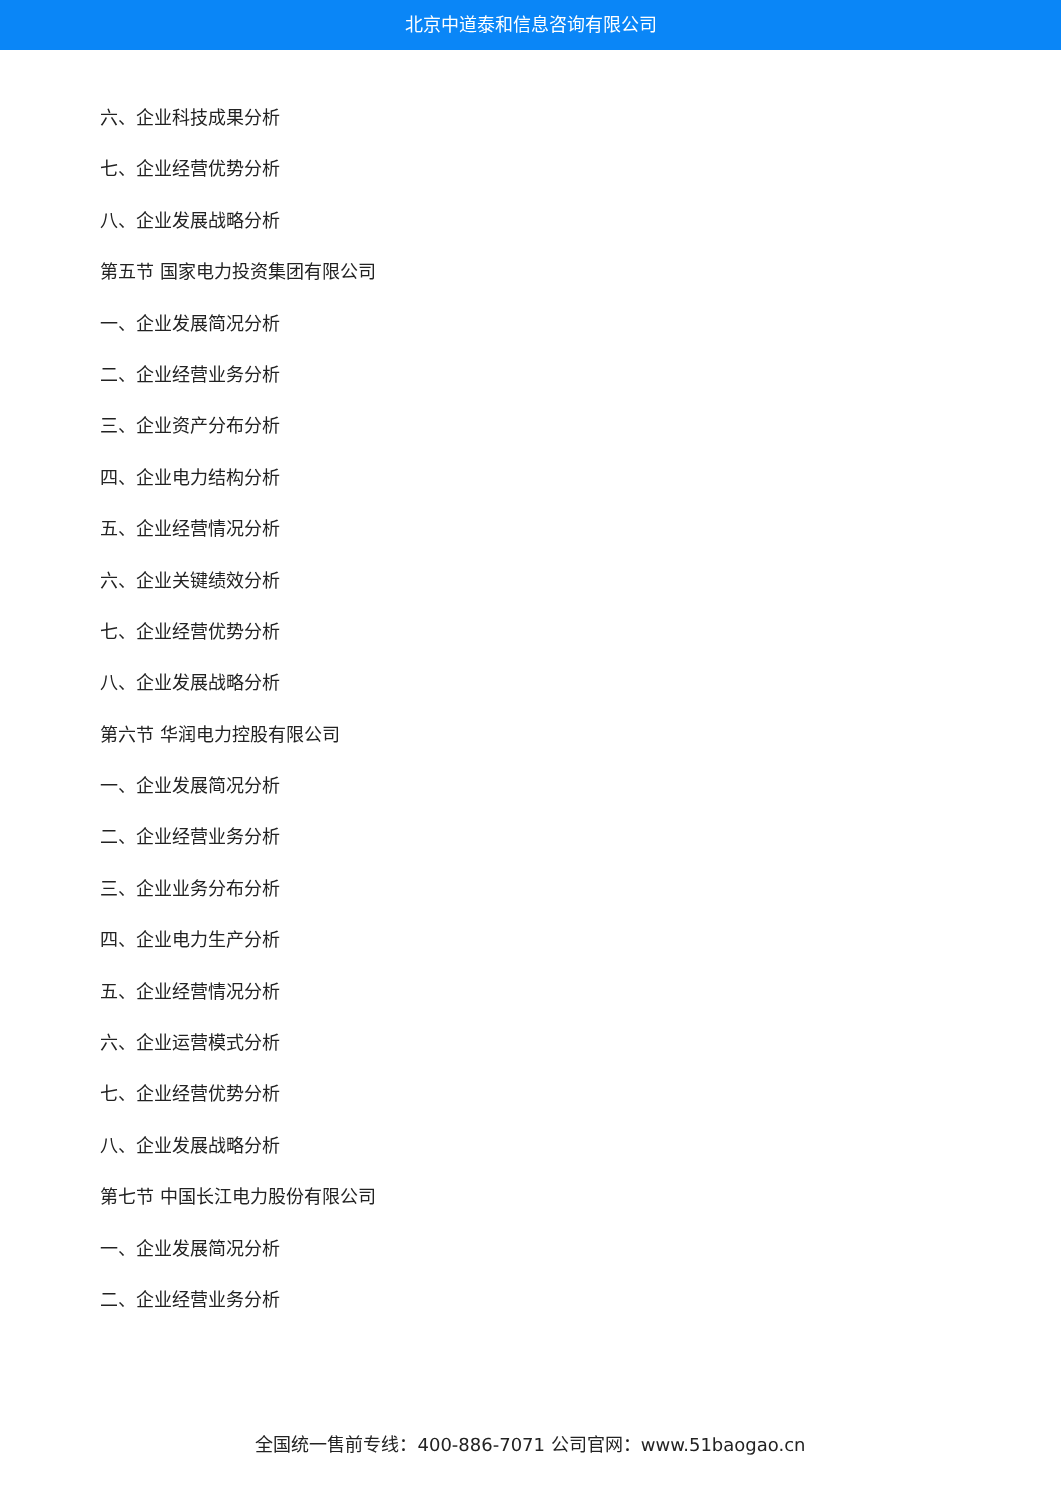北京中道泰和信息咨询有限公司
六、企业科技成果分析
七、企业经营优势分析
八、企业发展战略分析
第五节 国家电力投资集团有限公司
一、企业发展简况分析
二、企业经营业务分析
三、企业资产分布分析
四、企业电力结构分析
五、企业经营情况分析
六、企业关键绩效分析
七、企业经营优势分析
八、企业发展战略分析
第六节 华润电力控股有限公司
一、企业发展简况分析
二、企业经营业务分析
三、企业业务分布分析
四、企业电力生产分析
五、企业经营情况分析
六、企业运营模式分析
七、企业经营优势分析
八、企业发展战略分析
第七节 中国长江电力股份有限公司
一、企业发展简况分析
二、企业经营业务分析
全国统一售前专线：400-886-7071 公司官网：www.51baogao.cn